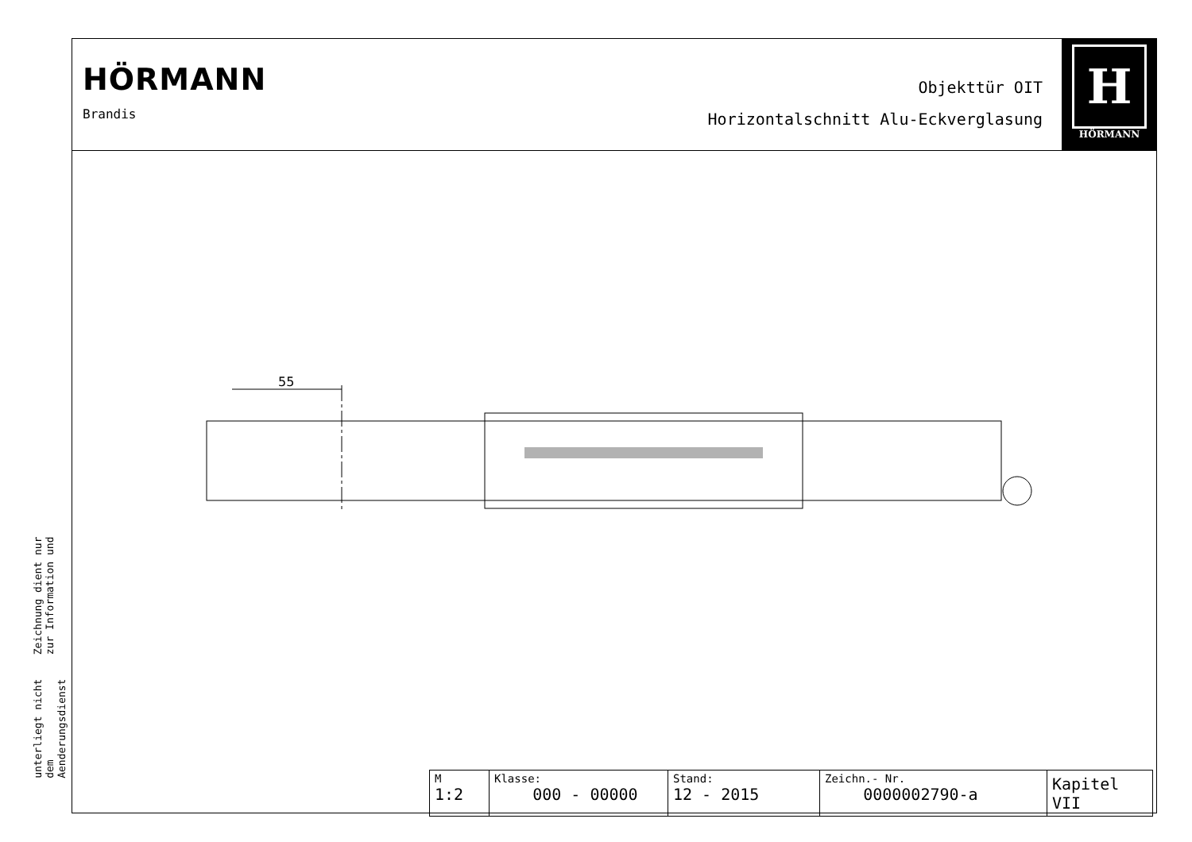Zeichnung dient nur zur Information und
unterliegt nicht dem Aenderungsdienst
HÖRMANN
Brandis
Objekttür OIT
Horizontalschnitt Alu-Eckverglasung
H
HÖRMANN
55
| M 1:2 | Klasse: 000 - 00000 | Stand: 12 - 2015 | Zeichn.- Nr. 0000002790-a | Kapitel VII |